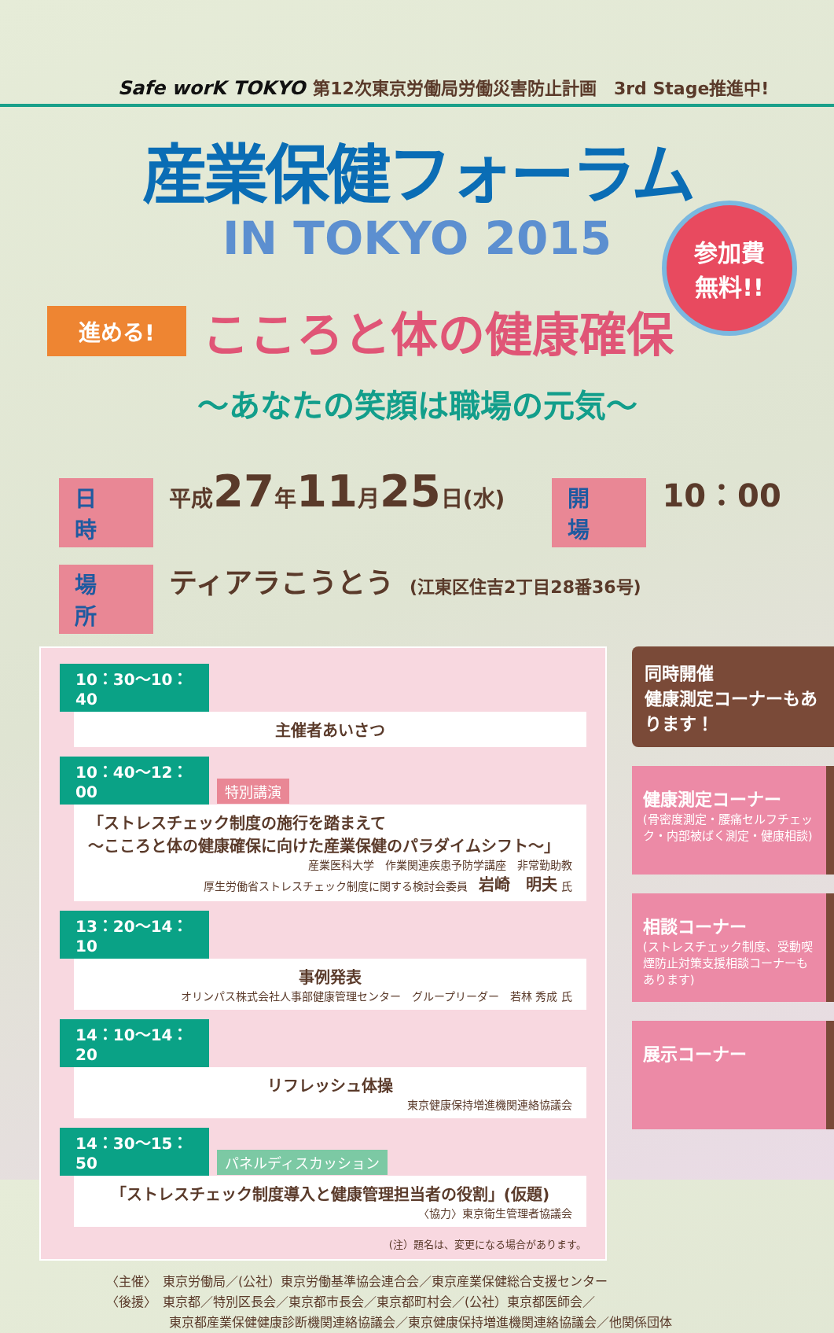Safe worK TOKYO 第12次東京労働局労働災害防止計画　3rd Stage推進中!
産業保健フォーラム
IN TOKYO 2015
参加費
無料!!
進める! こころと体の健康確保
〜あなたの笑顔は職場の元気〜
日　時 平成27年11月25日(水) 開　場 10：00
場　所 ティアラこうとう (江東区住吉2丁目28番36号)
10：30〜10：40
主催者あいさつ
10：40〜12：00 特別講演
「ストレスチェック制度の施行を踏まえて
〜こころと体の健康確保に向けた産業保健のパラダイムシフト〜」
産業医科大学　作業関連疾患予防学講座　非常勤助教
厚生労働省ストレスチェック制度に関する検討会委員　岩崎　明夫 氏
13：20〜14：10
事例発表
オリンパス株式会社人事部健康管理センター　グループリーダー　若林 秀成 氏
14：10〜14：20
リフレッシュ体操
東京健康保持増進機関連絡協議会
14：30〜15：50 パネルディスカッション
「ストレスチェック制度導入と健康管理担当者の役割」(仮題)
〈協力〉東京衛生管理者協議会
(注）題名は、変更になる場合があります。
同時開催
健康測定コーナーもあります！
健康測定コーナー
(骨密度測定・腰痛セルフチェック・内部被ばく測定・健康相談)
相談コーナー
(ストレスチェック制度、受動喫煙防止対策支援相談コーナーもあります)
展示コーナー
〈主催〉　東京労働局／(公社）東京労働基準協会連合会／東京産業保健総合支援センター
〈後援〉　東京都／特別区長会／東京都市長会／東京都町村会／(公社）東京都医師会／
　　　　　東京都産業保健健康診断機関連絡協議会／東京健康保持増進機関連絡協議会／他関係団体